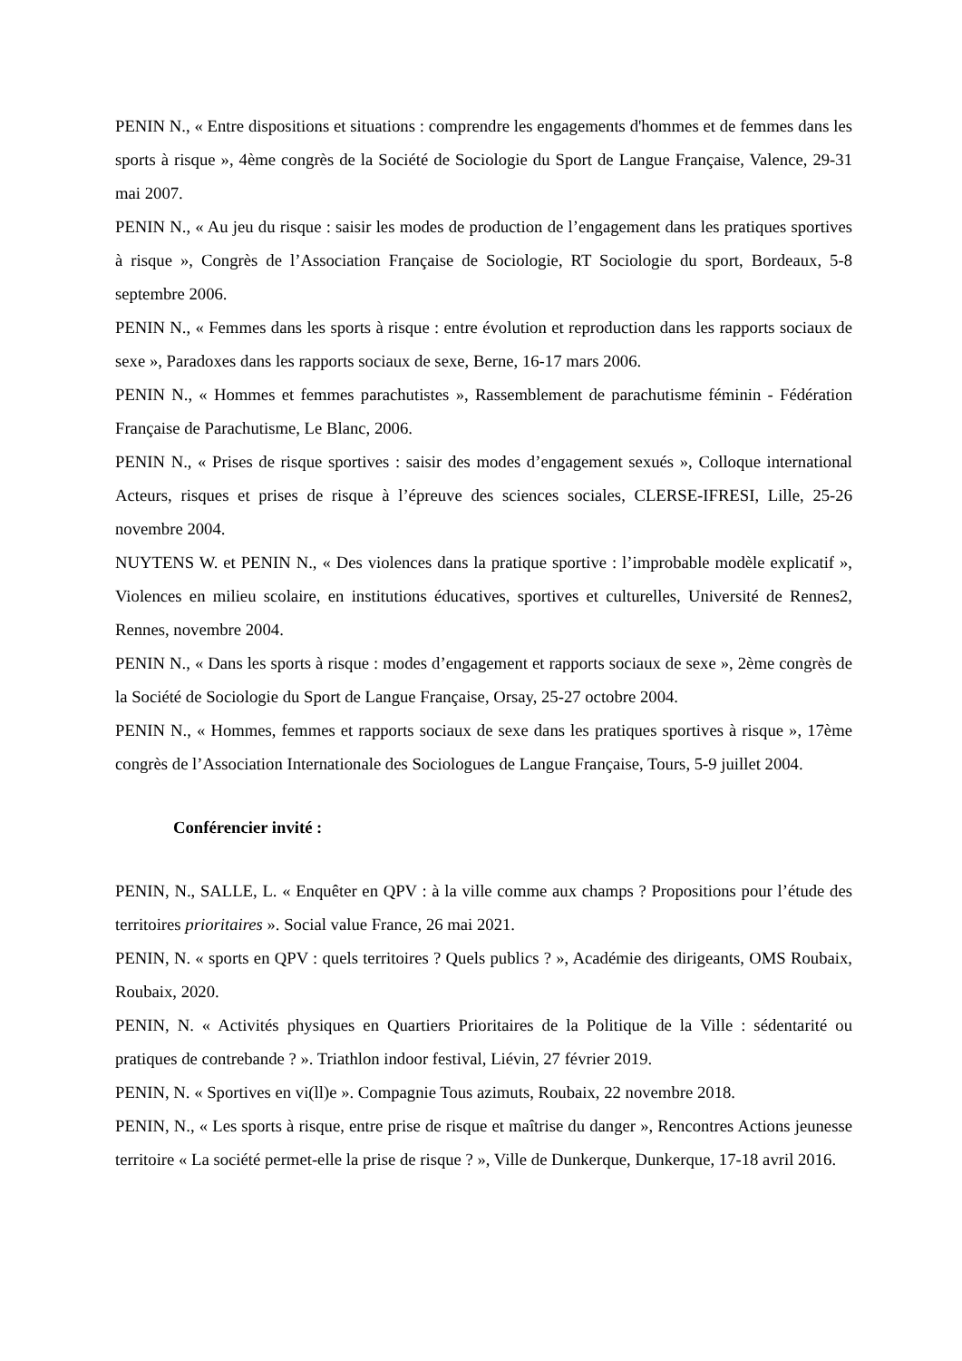PENIN N., « Entre dispositions et situations : comprendre les engagements d'hommes et de femmes dans les sports à risque », 4ème congrès de la Société de Sociologie du Sport de Langue Française, Valence, 29-31 mai 2007.
PENIN N., « Au jeu du risque : saisir les modes de production de l’engagement dans les pratiques sportives à risque », Congrès de l’Association Française de Sociologie, RT Sociologie du sport, Bordeaux, 5-8 septembre 2006.
PENIN N., « Femmes dans les sports à risque : entre évolution et reproduction dans les rapports sociaux de sexe », Paradoxes dans les rapports sociaux de sexe, Berne, 16-17 mars 2006.
PENIN N., « Hommes et femmes parachutistes », Rassemblement de parachutisme féminin - Fédération Française de Parachutisme, Le Blanc, 2006.
PENIN N., « Prises de risque sportives : saisir des modes d’engagement sexués », Colloque international Acteurs, risques et prises de risque à l’épreuve des sciences sociales, CLERSE-IFRESI, Lille, 25-26 novembre 2004.
NUYTENS W. et PENIN N., « Des violences dans la pratique sportive : l’improbable modèle explicatif », Violences en milieu scolaire, en institutions éducatives, sportives et culturelles, Université de Rennes2, Rennes, novembre 2004.
PENIN N., « Dans les sports à risque : modes d’engagement et rapports sociaux de sexe », 2ème congrès de la Société de Sociologie du Sport de Langue Française, Orsay, 25-27 octobre 2004.
PENIN N., « Hommes, femmes et rapports sociaux de sexe dans les pratiques sportives à risque », 17ème congrès de l’Association Internationale des Sociologues de Langue Française, Tours, 5-9 juillet 2004.
Conférencier invité :
PENIN, N., SALLE, L. « Enquêter en QPV : à la ville comme aux champs ? Propositions pour l’étude des territoires prioritaires ». Social value France, 26 mai 2021.
PENIN, N. « sports en QPV : quels territoires ? Quels publics ? », Académie des dirigeants, OMS Roubaix, Roubaix, 2020.
PENIN, N. « Activités physiques en Quartiers Prioritaires de la Politique de la Ville : sédentarité ou pratiques de contrebande ? ». Triathlon indoor festival, Liévin, 27 février 2019.
PENIN, N. « Sportives en vi(ll)e ». Compagnie Tous azimuts, Roubaix, 22 novembre 2018.
PENIN, N., « Les sports à risque, entre prise de risque et maîtrise du danger », Rencontres Actions jeunesse territoire « La société permet-elle la prise de risque ? », Ville de Dunkerque, Dunkerque, 17-18 avril 2016.